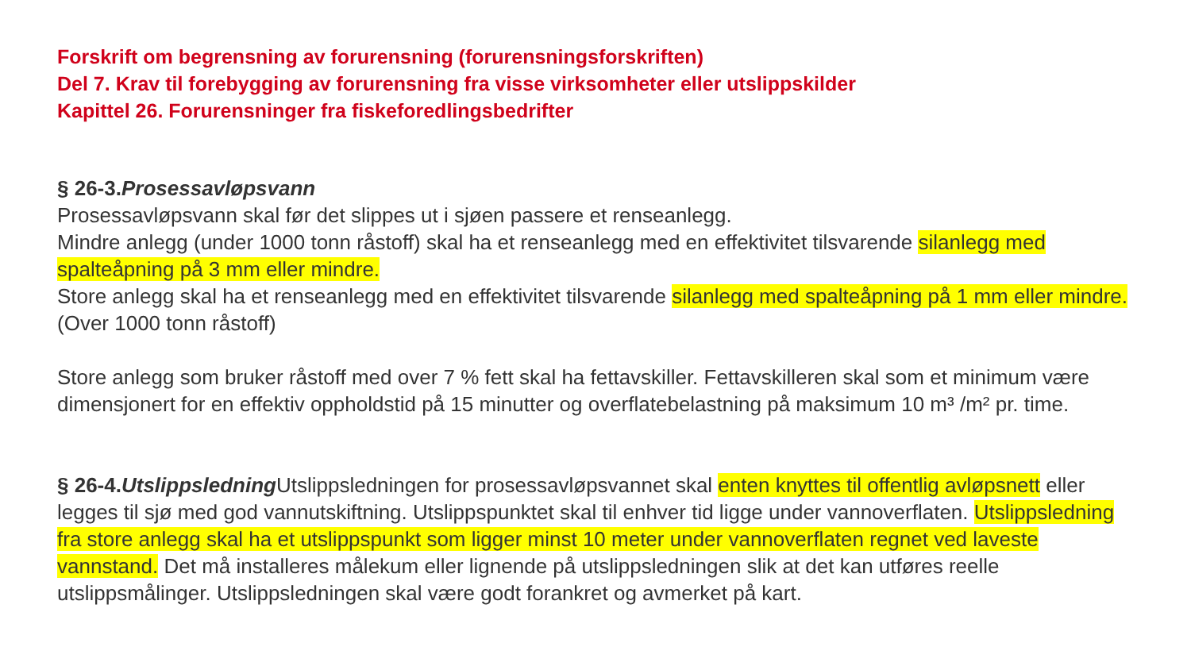Forskrift om begrensning av forurensning (forurensningsforskriften)
Del 7. Krav til forebygging av forurensning fra visse virksomheter eller utslippskilder
Kapittel 26. Forurensninger fra fiskeforedlingsbedrifter
§ 26-3.Prosessavløpsvann
Prosessavløpsvann skal før det slippes ut i sjøen passere et renseanlegg.
Mindre anlegg (under 1000 tonn råstoff) skal ha et renseanlegg med en effektivitet tilsvarende silanlegg med spalteåpning på 3 mm eller mindre.
Store anlegg skal ha et renseanlegg med en effektivitet tilsvarende silanlegg med spalteåpning på 1 mm eller mindre. (Over 1000 tonn råstoff)
Store anlegg som bruker råstoff med over 7 % fett skal ha fettavskiller. Fettavskilleren skal som et minimum være dimensjonert for en effektiv oppholdstid på 15 minutter og overflatebelastning på maksimum 10 m³ /m² pr. time.
§ 26-4.Utslippsledning Utslippsledningen for prosessavløpsvannet skal enten knyttes til offentlig avløpsnett eller legges til sjø med god vannutskiftning. Utslippspunktet skal til enhver tid ligge under vannoverflaten. Utslippsledning fra store anlegg skal ha et utslippspunkt som ligger minst 10 meter under vannoverflaten regnet ved laveste vannstand. Det må installeres målekum eller lignende på utslippsledningen slik at det kan utføres reelle utslippsmålinger. Utslippsledningen skal være godt forankret og avmerket på kart.